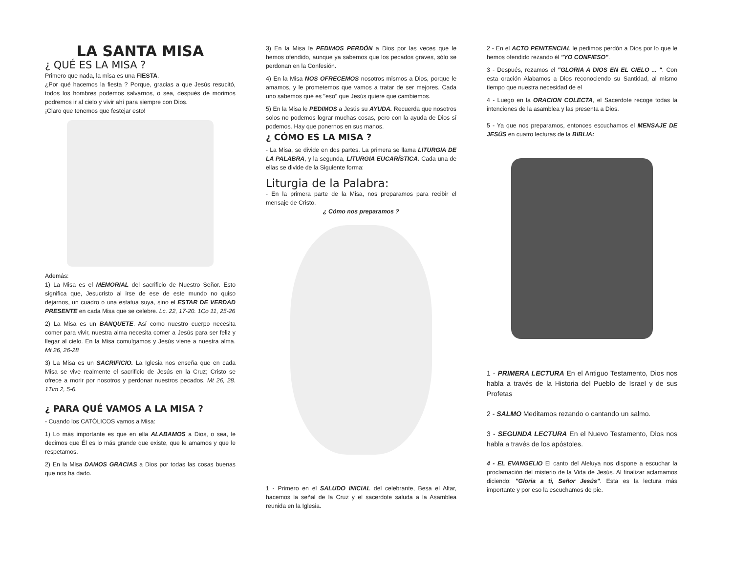LA SANTA MISA
¿ QUÉ ES LA MISA ?
Primero que nada, la misa es una FIESTA.
¿Por qué hacemos la fiesta ? Porque, gracias a que Jesús resucitó, todos los hombres podemos salvarnos, o sea, después de morimos podremos ir al cielo y vivir ahí para siempre con Dios.
¡Claro que tenemos que festejar esto!
Además:
1) La Misa es el MEMORIAL del sacrificio de Nuestro Señor. Esto significa que, Jesucristo al irse de ese de este mundo no quiso dejarnos, un cuadro o una estatua suya, sino el ESTAR DE VERDAD PRESENTE en cada Misa que se celebre. Lc. 22, 17-20. 1Co 11, 25-26
2) La Misa es un BANQUETE. Así como nuestro cuerpo necesita comer para vivir, nuestra alma necesita comer a Jesús para ser feliz y llegar al cielo. En la Misa comulgamos y Jesús viene a nuestra alma. Mt 26, 26-28
3) La Misa es un SACRIFICIO. La Iglesia nos enseña que en cada Misa se vive realmente el sacrificio de Jesús en la Cruz; Cristo se ofrece a morir por nosotros y perdonar nuestros pecados. Mt 26, 28. 1Tim 2, 5-6.
¿ PARA QUÉ VAMOS A LA MISA ?
- Cuando los CATÓLICOS vamos a Misa:
1) Lo más importante es que en ella ALABAMOS a Dios, o sea, le decimos que Él es lo más grande que existe, que le amamos y que le respetamos.
2) En la Misa DAMOS GRACIAS a Dios por todas las cosas buenas que nos ha dado.
3) En la Misa le PEDIMOS PERDÓN a Dios por las veces que le hemos ofendido, aunque ya sabemos que los pecados graves, sólo se perdonan en la Confesión.
4) En la Misa NOS OFRECEMOS nosotros mismos a Dios, porque le amamos, y le prometemos que vamos a tratar de ser mejores. Cada uno sabemos qué es "eso" que Jesús quiere que cambiemos.
5) En la Misa le PEDIMOS a Jesús su AYUDA. Recuerda que nosotros solos no podemos lograr muchas cosas, pero con la ayuda de Dios sí podemos. Hay que ponernos en sus manos.
¿ CÓMO ES LA MISA ?
- La Misa, se divide en dos partes. La primera se llama LITURGIA DE LA PALABRA, y la segunda, LITURGIA EUCARÍSTICA. Cada una de ellas se divide de la Siguiente forma:
Liturgia de la Palabra:
- En la primera parte de la Misa, nos preparamos para recibir el mensaje de Cristo.
¿ Cómo nos preparamos ?
1 - Primero en el SALUDO INICIAL del celebrante, Besa el Altar, hacemos la señal de la Cruz y el sacerdote saluda a la Asamblea reunida en la Iglesia.
2 - En el ACTO PENITENCIAL le pedimos perdón a Dios por lo que le hemos ofendido rezando él "YO CONFIESO".
3 - Después, rezamos el "GLORIA A DIOS EN EL CIELO ... ". Con esta oración Alabamos a Dios reconociendo su Santidad, al mismo tiempo que nuestra necesidad de el
4 - Luego en la ORACION COLECTA, el Sacerdote recoge todas la intenciones de la asamblea y las presenta a Dios.
5 - Ya que nos preparamos, entonces escuchamos el MENSAJE DE JESÚS en cuatro lecturas de la BIBLIA:
1 - PRIMERA LECTURA En el Antiguo Testamento, Dios nos habla a través de la Historia del Pueblo de Israel y de sus Profetas
2 - SALMO Meditamos rezando o cantando un salmo.
3 - SEGUNDA LECTURA En el Nuevo Testamento, Dios nos habla a través de los apóstoles.
4 - EL EVANGELIO El canto del Aleluya nos dispone a escuchar la proclamación del misterio de la Vida de Jesús. Al finalizar aclamamos diciendo: "Gloria a ti, Señor Jesús". Esta es la lectura más importante y por eso la escuchamos de pie.